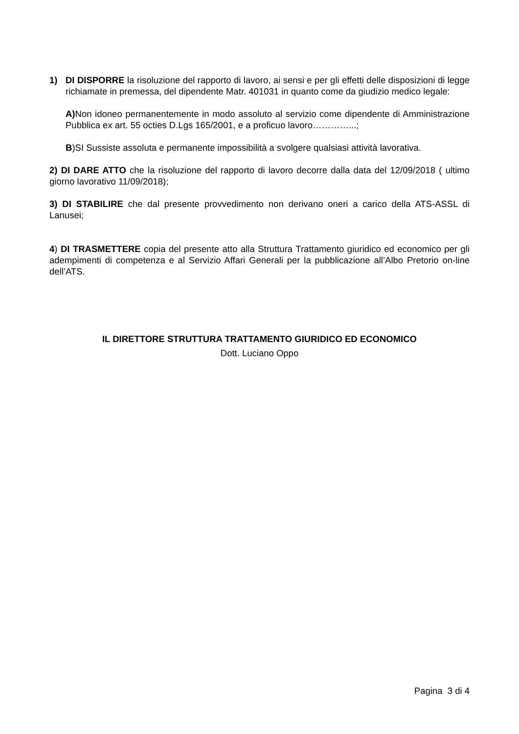1) DI DISPORRE la risoluzione del rapporto di lavoro, ai sensi e per gli effetti delle disposizioni di legge richiamate in premessa, del dipendente Matr. 401031 in quanto come da giudizio medico legale:
A) Non idoneo permanentemente in modo assoluto al servizio come dipendente di Amministrazione Pubblica ex art. 55 octies D.Lgs 165/2001, e a proficuo lavoro…………...;
B)SI Sussiste assoluta e permanente impossibilità a svolgere qualsiasi attività lavorativa.
2) DI DARE ATTO che la risoluzione del rapporto di lavoro decorre dalla data del 12/09/2018 ( ultimo giorno lavorativo 11/09/2018);
3) DI STABILIRE che dal presente provvedimento non derivano oneri a carico della ATS-ASSL di Lanusei;
4) DI TRASMETTERE copia del presente atto alla Struttura Trattamento giuridico ed economico per gli adempimenti di competenza e al Servizio Affari Generali per la pubblicazione all’Albo Pretorio on-line dell’ATS.
IL DIRETTORE STRUTTURA TRATTAMENTO GIURIDICO ED ECONOMICO
Dott. Luciano Oppo
Pagina 3 di 4